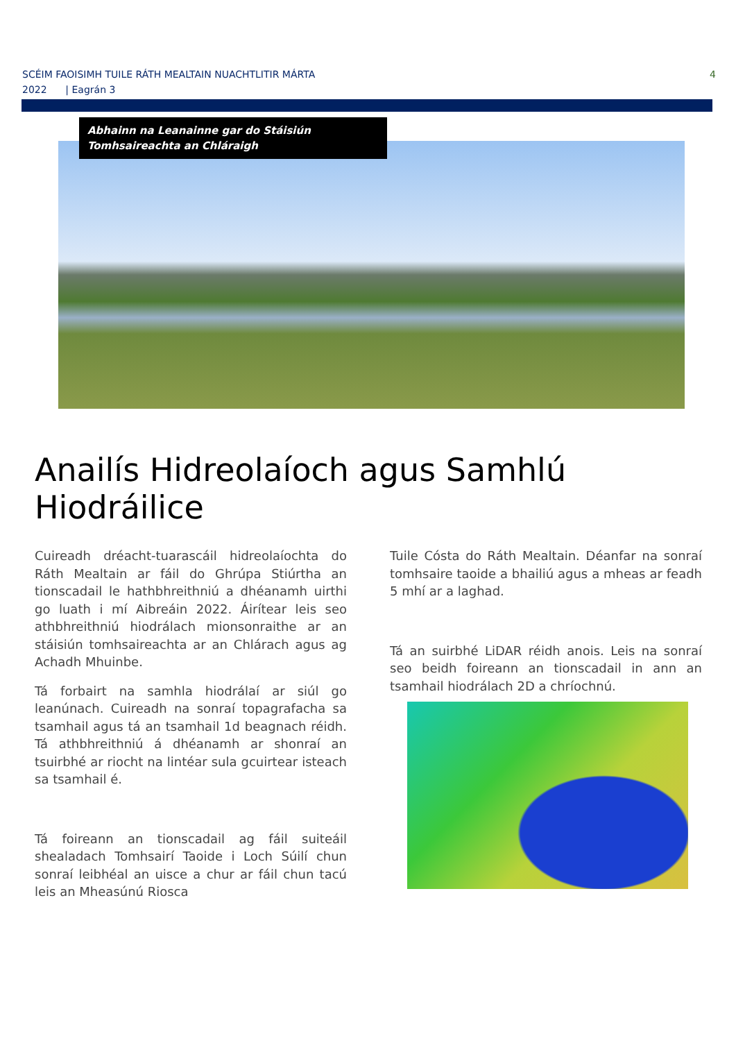SCÉIM FAOISIMH TUILE RÁTH MEALTAIN NUACHTLITIR MÁRTA
2022 | Eagrán 3
4
Abhainn na Leanainne gar do Stáisiún Tomhsaireachta an Chláraigh
Anailís Hidreolaíoch agus Samhlú Hiodráilice
Cuireadh dréacht-tuarascáil hidreolaíochta do Ráth Mealtain ar fáil do Ghrúpa Stiúrtha an tionscadail le hathbhreithniú a dhéanamh uirthi go luath i mí Aibreáin 2022. Áirítear leis seo athbhreithniú hiodrálach mionsonraithe ar an stáisiún tomhsaireachta ar an Chlárach agus ag Achadh Mhuinbe.
Tá forbairt na samhla hiodrálaí ar siúl go leanúnach. Cuireadh na sonraí topagrafacha sa tsamhail agus tá an tsamhail 1d beagnach réidh. Tá athbhreithniú á dhéanamh ar shonraí an tsuirbhé ar riocht na lintéar sula gcuirtear isteach sa tsamhail é.
Tá foireann an tionscadail ag fáil suiteáil shealadach Tomhsairí Taoide i Loch Súilí chun sonraí leibhéal an uisce a chur ar fáil chun tacú leis an Mheasúnú Riosca
Tuile Cósta do Ráth Mealtain. Déanfar na sonraí tomhsaire taoide a bhailiú agus a mheas ar feadh 5 mhí ar a laghad.
Tá an suirbhé LiDAR réidh anois. Leis na sonraí seo beidh foireann an tionscadail in ann an tsamhail hiodrálach 2D a chríochnú.